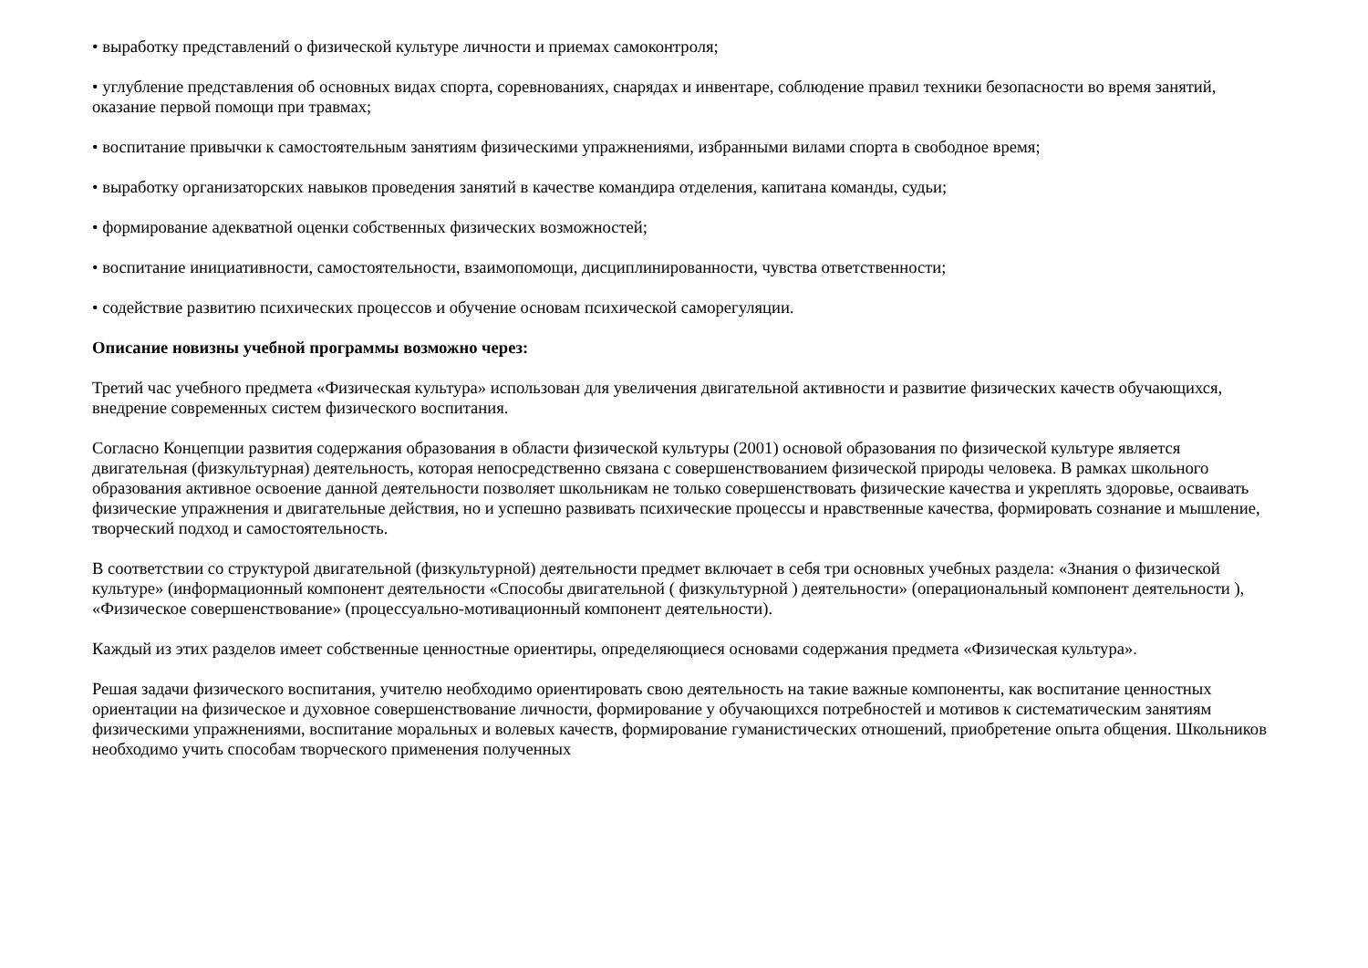• выработку представлений о физической культуре личности и приемах самоконтроля;
• углубление представления об основных видах спорта, соревнованиях, снарядах и инвентаре, соблюдение правил техники безопасности во время занятий, оказание первой помощи при травмах;
• воспитание привычки к самостоятельным занятиям физическими упражнениями, избранными вилами спорта в свободное время;
• выработку организаторских навыков проведения занятий в качестве командира отделения, капитана команды, судьи;
• формирование адекватной оценки собственных физических возможностей;
• воспитание инициативности, самостоятельности, взаимопомощи, дисциплинированности, чувства ответственности;
• содействие развитию психических процессов и обучение основам психической саморегуляции.
Описание новизны учебной программы возможно через:
Третий час учебного предмета «Физическая культура» использован для увеличения двигательной активности и развитие физических качеств обучающихся, внедрение современных систем физического воспитания.
Согласно Концепции развития содержания образования в области физической культуры (2001) основой образования по физической культуре является двигательная (физкультурная) деятельность, которая непосредственно связана с совершенствованием физической природы человека. В рамках школьного образования активное освоение данной деятельности позволяет школьникам не только совершенствовать физические качества и укреплять здоровье, осваивать физические упражнения и двигательные действия, но и успешно развивать психические процессы и нравственные качества, формировать сознание и мышление, творческий подход и самостоятельность.
В соответствии со структурой двигательной (физкультурной) деятельности предмет включает в себя три основных учебных раздела: «Знания о физической культуре» (информационный компонент деятельности «Способы двигательной ( физкультурной ) деятельности» (операциональный компонент деятельности ), «Физическое совершенствование» (процессуально-мотивационный компонент деятельности).
Каждый из этих разделов имеет собственные ценностные ориентиры, определяющиеся основами содержания предмета «Физическая культура».
Решая задачи физического воспитания, учителю необходимо ориентировать свою деятельность на такие важные компоненты, как воспитание ценностных ориентации на физическое и духовное совершенствование личности, формирование у обучающихся потребностей и мотивов к систематическим занятиям физическими упражнениями, воспитание моральных и волевых качеств, формирование гуманистических отношений, приобретение опыта общения. Школьников необходимо учить способам творческого применения полученных